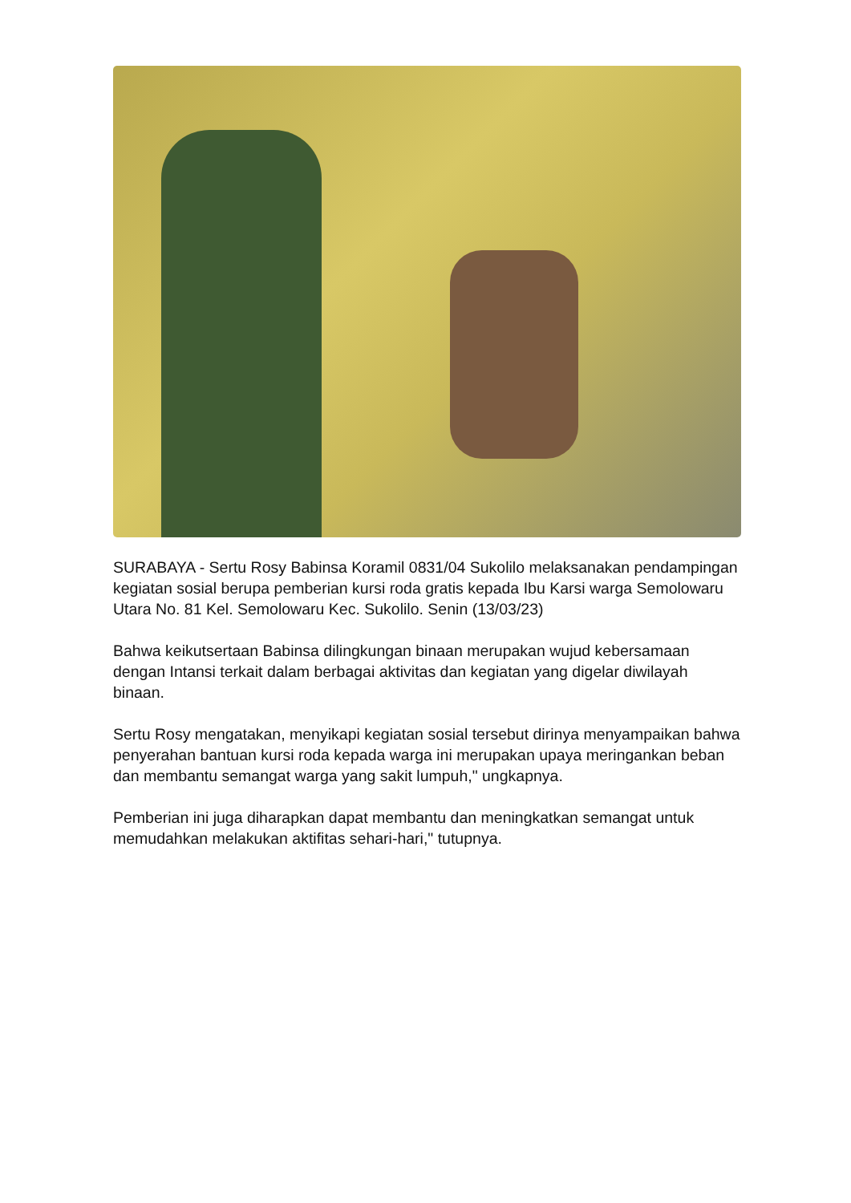SURABAYA - Sertu Rosy Babinsa Koramil 0831/04 Sukolilo melaksanakan pendampingan kegiatan sosial berupa pemberian kursi roda gratis kepada Ibu Karsi warga Semolowaru Utara No. 81 Kel. Semolowaru Kec. Sukolilo. Senin (13/03/23)
Bahwa keikutsertaan Babinsa dilingkungan binaan merupakan wujud kebersamaan dengan Intansi terkait dalam berbagai aktivitas dan kegiatan yang digelar diwilayah binaan.
Sertu Rosy mengatakan, menyikapi kegiatan sosial tersebut dirinya menyampaikan bahwa penyerahan bantuan kursi roda kepada warga ini merupakan upaya meringankan beban dan membantu semangat warga yang sakit lumpuh," ungkapnya.
Pemberian ini juga diharapkan dapat membantu dan meningkatkan semangat untuk memudahkan melakukan aktifitas sehari-hari," tutupnya.